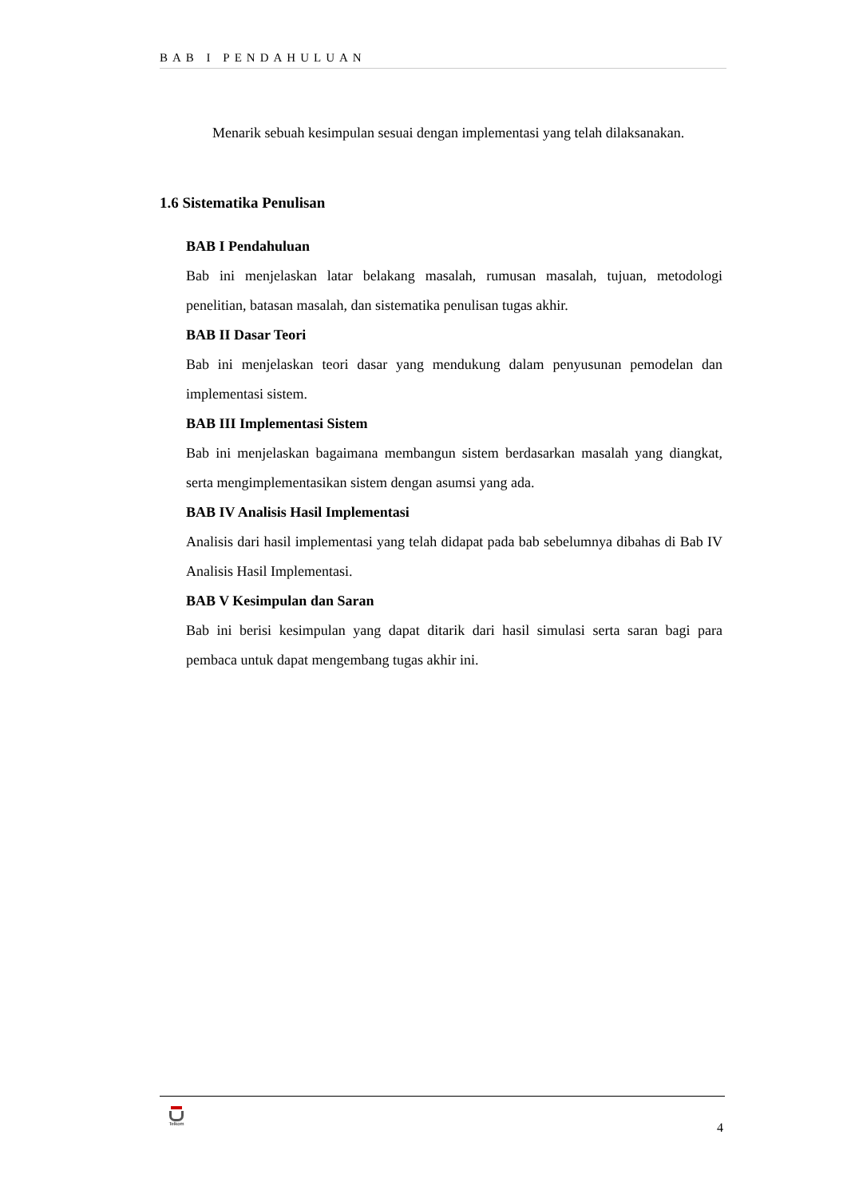BAB I PENDAHULUAN
Menarik sebuah kesimpulan sesuai dengan implementasi yang telah dilaksanakan.
1.6 Sistematika Penulisan
BAB I Pendahuluan
Bab ini menjelaskan latar belakang masalah, rumusan masalah, tujuan, metodologi penelitian, batasan masalah, dan sistematika penulisan tugas akhir.
BAB II Dasar Teori
Bab ini menjelaskan teori dasar yang mendukung dalam penyusunan pemodelan dan implementasi sistem.
BAB III Implementasi Sistem
Bab ini menjelaskan bagaimana membangun sistem berdasarkan masalah yang diangkat, serta mengimplementasikan sistem dengan asumsi yang ada.
BAB IV Analisis Hasil Implementasi
Analisis dari hasil implementasi yang telah didapat pada bab sebelumnya dibahas di Bab IV Analisis Hasil Implementasi.
BAB V Kesimpulan dan Saran
Bab ini berisi kesimpulan yang dapat ditarik dari hasil simulasi serta saran bagi para pembaca untuk dapat mengembang tugas akhir ini.
Telkom
4